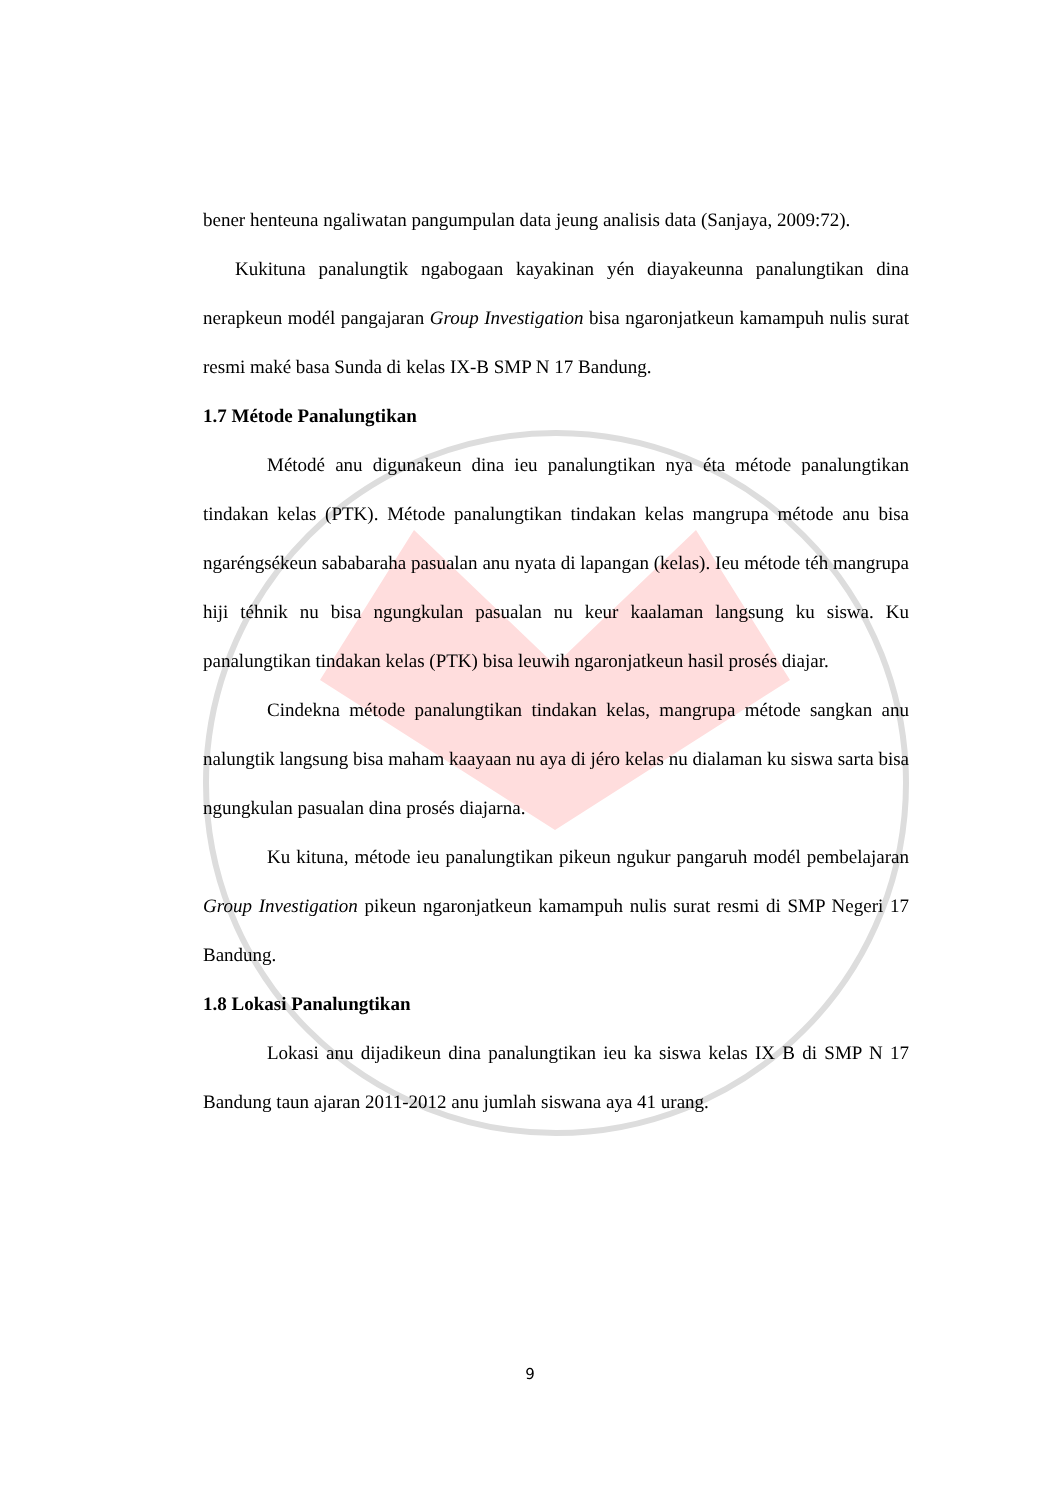bener henteuna ngaliwatan pangumpulan data jeung analisis data (Sanjaya, 2009:72).
Kukituna panalungtik ngabogaan kayakinan yén diayakeunna panalungtikan dina nerapkeun modél pangajaran Group Investigation bisa ngaronjatkeun kamampuh nulis surat resmi maké basa Sunda di kelas IX-B SMP N 17 Bandung.
1.7 Métode Panalungtikan
Métodé anu digunakeun dina ieu panalungtikan nya éta métode panalungtikan tindakan kelas (PTK). Métode panalungtikan tindakan kelas mangrupa métode anu bisa ngaréngsékeun sababaraha pasualan anu nyata di lapangan (kelas). Ieu métode téh mangrupa hiji téhnik nu bisa ngungkulan pasualan nu keur kaalaman langsung ku siswa. Ku panalungtikan tindakan kelas (PTK) bisa leuwih ngaronjatkeun hasil prosés diajar.
Cindekna métode panalungtikan tindakan kelas, mangrupa métode sangkan anu nalungtik langsung bisa maham kaayaan nu aya di jéro kelas nu dialaman ku siswa sarta bisa ngungkulan pasualan dina prosés diajarna.
Ku kituna, métode ieu panalungtikan pikeun ngukur pangaruh modél pembelajaran Group Investigation pikeun ngaronjatkeun kamampuh nulis surat resmi di SMP Negeri 17 Bandung.
1.8 Lokasi Panalungtikan
Lokasi anu dijadikeun dina panalungtikan ieu ka siswa kelas IX B di SMP N 17 Bandung taun ajaran 2011-2012 anu jumlah siswana aya 41 urang.
9